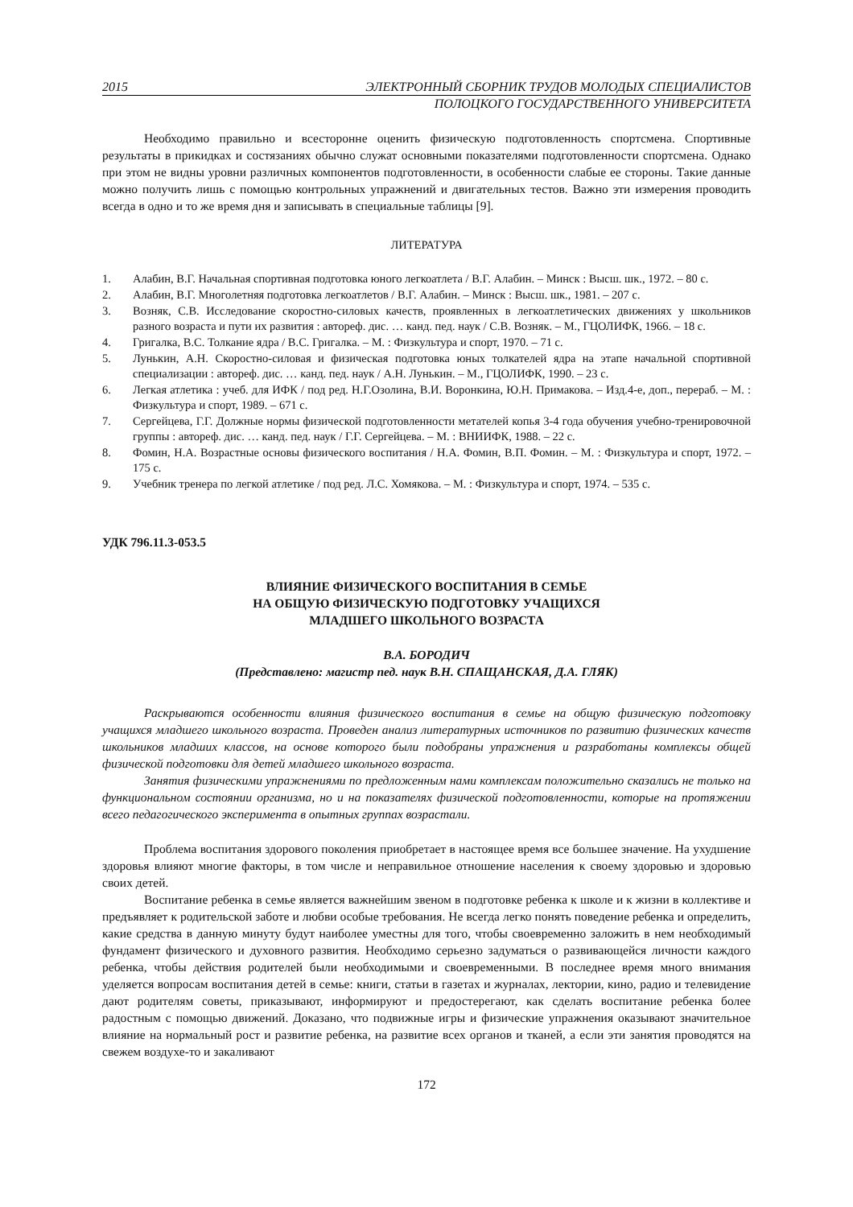2015 ЭЛЕКТРОННЫЙ СБОРНИК ТРУДОВ МОЛОДЫХ СПЕЦИАЛИСТОВ
ПОЛОЦКОГО ГОСУДАРСТВЕННОГО УНИВЕРСИТЕТА
Необходимо правильно и всесторонне оценить физическую подготовленность спортсмена. Спортивные результаты в прикидках и состязаниях обычно служат основными показателями подготовленности спортсмена. Однако при этом не видны уровни различных компонентов подготовленности, в особенности слабые ее стороны. Такие данные можно получить лишь с помощью контрольных упражнений и двигательных тестов. Важно эти измерения проводить всегда в одно и то же время дня и записывать в специальные таблицы [9].
ЛИТЕРАТУРА
1. Алабин, В.Г. Начальная спортивная подготовка юного легкоатлета / В.Г. Алабин. – Минск : Высш. шк., 1972. – 80 с.
2. Алабин, В.Г. Многолетняя подготовка легкоатлетов / В.Г. Алабин. – Минск : Высш. шк., 1981. – 207 с.
3. Возняк, С.В. Исследование скоростно-силовых качеств, проявленных в легкоатлетических движениях у школьников разного возраста и пути их развития : автореф. дис. … канд. пед. наук / С.В. Возняк. – М., ГЦОЛИФК, 1966. – 18 с.
4. Григалка, В.С. Толкание ядра / В.С. Григалка. – М. : Физкультура и спорт, 1970. – 71 с.
5. Лунькин, А.Н. Скоростно-силовая и физическая подготовка юных толкателей ядра на этапе начальной спортивной специализации : автореф. дис. … канд. пед. наук / А.Н. Лунькин. – М., ГЦОЛИФК, 1990. – 23 с.
6. Легкая атлетика : учеб. для ИФК / под ред. Н.Г.Озолина, В.И. Воронкина, Ю.Н. Примакова. – Изд.4-е, доп., перераб. – М. : Физкультура и спорт, 1989. – 671 с.
7. Сергейцева, Г.Г. Должные нормы физической подготовленности метателей копья 3-4 года обучения учебно-тренировочной группы : автореф. дис. … канд. пед. наук / Г.Г. Сергейцева. – М. : ВНИИФК, 1988. – 22 с.
8. Фомин, Н.А. Возрастные основы физического воспитания / Н.А. Фомин, В.П. Фомин. – М. : Физкультура и спорт, 1972. – 175 с.
9. Учебник тренера по легкой атлетике / под ред. Л.С. Хомякова. – М. : Физкультура и спорт, 1974. – 535 с.
УДК 796.11.3-053.5
ВЛИЯНИЕ ФИЗИЧЕСКОГО ВОСПИТАНИЯ В СЕМЬЕ
НА ОБЩУЮ ФИЗИЧЕСКУЮ ПОДГОТОВКУ УЧАЩИХСЯ
МЛАДШЕГО ШКОЛЬНОГО ВОЗРАСТА
В.А. БОРОДИЧ
(Представлено: магистр пед. наук В.Н. СПАЩАНСКАЯ, Д.А. ГЛЯК)
Раскрываются особенности влияния физического воспитания в семье на общую физическую подготовку учащихся младшего школьного возраста. Проведен анализ литературных источников по развитию физических качеств школьников младших классов, на основе которого были подобраны упражнения и разработаны комплексы общей физической подготовки для детей младшего школьного возраста.
Занятия физическими упражнениями по предложенным нами комплексам положительно сказались не только на функциональном состоянии организма, но и на показателях физической подготовленности, которые на протяжении всего педагогического эксперимента в опытных группах возрастали.
Проблема воспитания здорового поколения приобретает в настоящее время все большее значение. На ухудшение здоровья влияют многие факторы, в том числе и неправильное отношение населения к своему здоровью и здоровью своих детей.
Воспитание ребенка в семье является важнейшим звеном в подготовке ребенка к школе и к жизни в коллективе и предъявляет к родительской заботе и любви особые требования. Не всегда легко понять поведение ребенка и определить, какие средства в данную минуту будут наиболее уместны для того, чтобы своевременно заложить в нем необходимый фундамент физического и духовного развития. Необходимо серьезно задуматься о развивающейся личности каждого ребенка, чтобы действия родителей были необходимыми и своевременными. В последнее время много внимания уделяется вопросам воспитания детей в семье: книги, статьи в газетах и журналах, лектории, кино, радио и телевидение дают родителям советы, приказывают, информируют и предостерегают, как сделать воспитание ребенка более радостным с помощью движений. Доказано, что подвижные игры и физические упражнения оказывают значительное влияние на нормальный рост и развитие ребенка, на развитие всех органов и тканей, а если эти занятия проводятся на свежем воздухе-то и закаливают
172